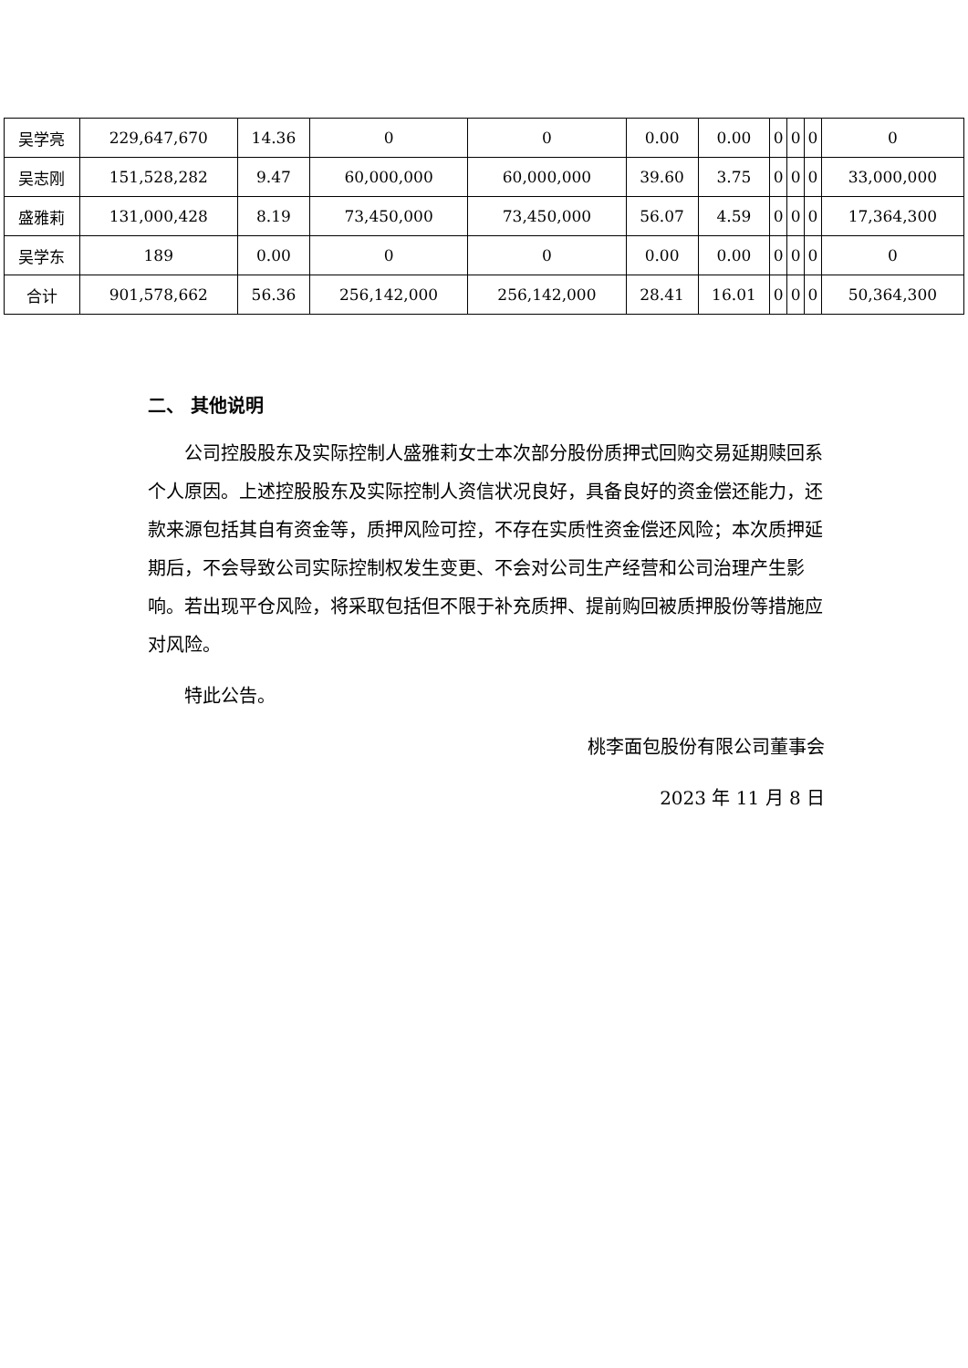| 吴学亮 | 229,647,670 | 14.36 | 0 | 0 | 0.00 | 0.00 | 0 | 0 | 0 | 0 |
| 吴志刚 | 151,528,282 | 9.47 | 60,000,000 | 60,000,000 | 39.60 | 3.75 | 0 | 0 | 0 | 33,000,000 |
| 盛雅莉 | 131,000,428 | 8.19 | 73,450,000 | 73,450,000 | 56.07 | 4.59 | 0 | 0 | 0 | 17,364,300 |
| 吴学东 | 189 | 0.00 | 0 | 0 | 0.00 | 0.00 | 0 | 0 | 0 | 0 |
| 合计 | 901,578,662 | 56.36 | 256,142,000 | 256,142,000 | 28.41 | 16.01 | 0 | 0 | 0 | 50,364,300 |
二、 其他说明
公司控股股东及实际控制人盛雅莉女士本次部分股份质押式回购交易延期赎回系个人原因。上述控股股东及实际控制人资信状况良好，具备良好的资金偿还能力，还款来源包括其自有资金等，质押风险可控，不存在实质性资金偿还风险；本次质押延期后，不会导致公司实际控制权发生变更、不会对公司生产经营和公司治理产生影响。若出现平仓风险，将采取包括但不限于补充质押、提前购回被质押股份等措施应对风险。
特此公告。
桃李面包股份有限公司董事会
2023 年 11 月 8 日